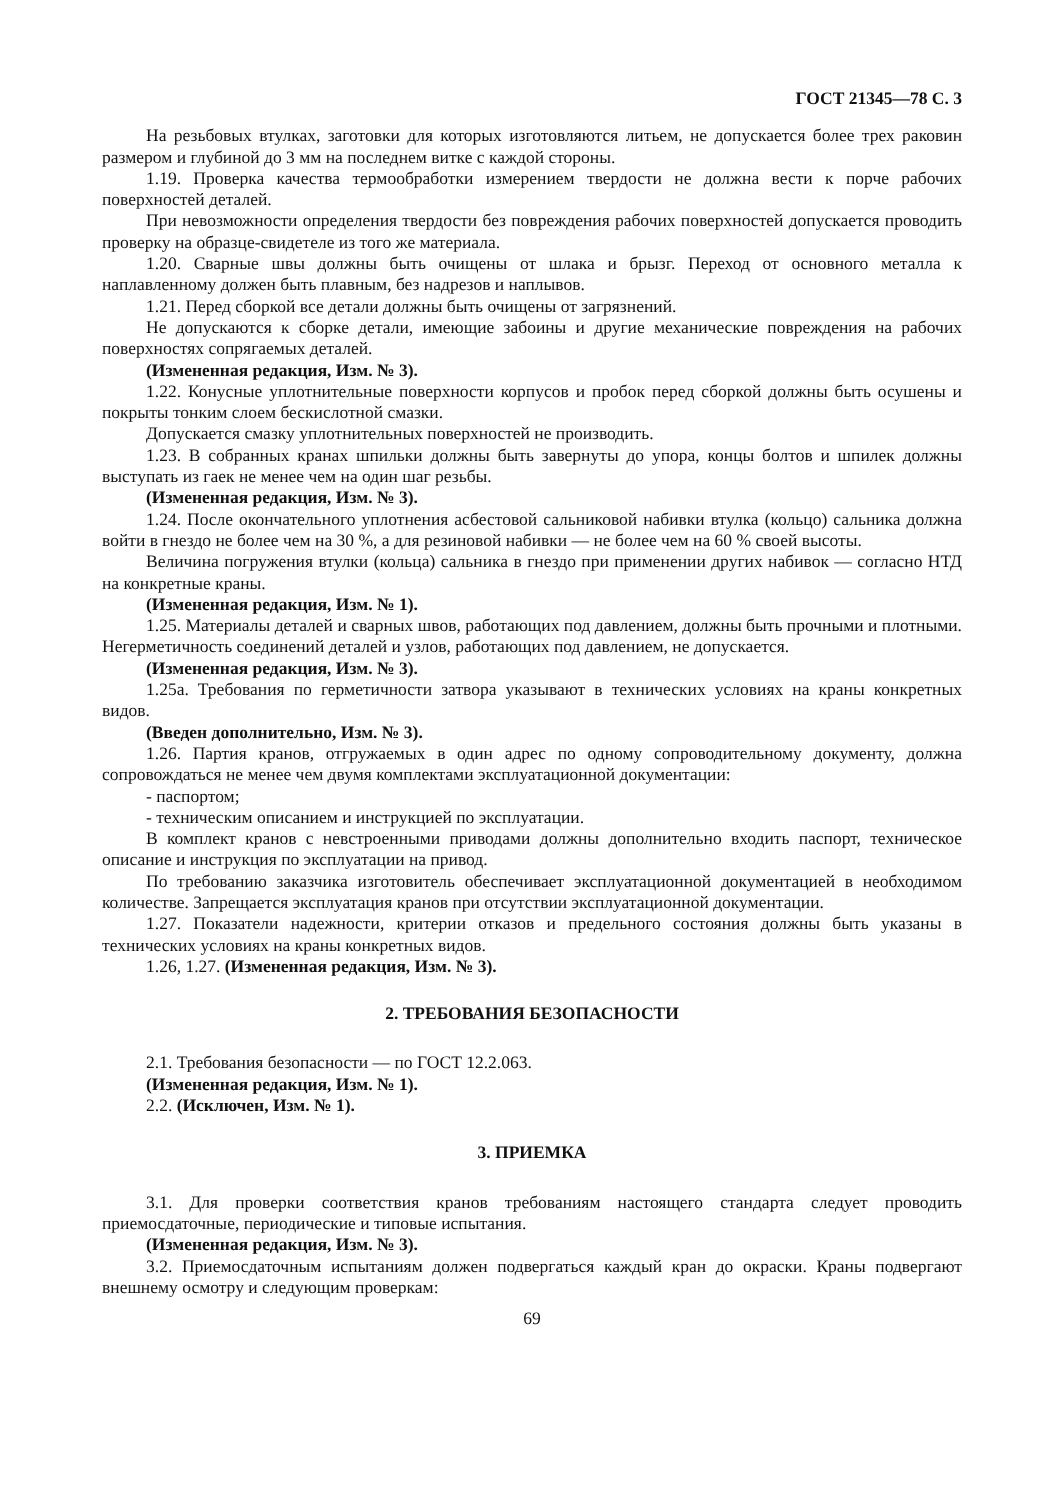ГОСТ 21345—78 С. 3
На резьбовых втулках, заготовки для которых изготовляются литьем, не допускается более трех раковин размером и глубиной до 3 мм на последнем витке с каждой стороны.
1.19. Проверка качества термообработки измерением твердости не должна вести к порче рабочих поверхностей деталей.
При невозможности определения твердости без повреждения рабочих поверхностей допускается проводить проверку на образце-свидетеле из того же материала.
1.20. Сварные швы должны быть очищены от шлака и брызг. Переход от основного металла к наплавленному должен быть плавным, без надрезов и наплывов.
1.21. Перед сборкой все детали должны быть очищены от загрязнений.
Не допускаются к сборке детали, имеющие забоины и другие механические повреждения на рабочих поверхностях сопрягаемых деталей.
(Измененная редакция, Изм. № 3).
1.22. Конусные уплотнительные поверхности корпусов и пробок перед сборкой должны быть осушены и покрыты тонким слоем бескислотной смазки.
Допускается смазку уплотнительных поверхностей не производить.
1.23. В собранных кранах шпильки должны быть завернуты до упора, концы болтов и шпилек должны выступать из гаек не менее чем на один шаг резьбы.
(Измененная редакция, Изм. № 3).
1.24. После окончательного уплотнения асбестовой сальниковой набивки втулка (кольцо) сальника должна войти в гнездо не более чем на 30 %, а для резиновой набивки — не более чем на 60 % своей высоты.
Величина погружения втулки (кольца) сальника в гнездо при применении других набивок — согласно НТД на конкретные краны.
(Измененная редакция, Изм. № 1).
1.25. Материалы деталей и сварных швов, работающих под давлением, должны быть прочными и плотными. Негерметичность соединений деталей и узлов, работающих под давлением, не допускается.
(Измененная редакция, Изм. № 3).
1.25а. Требования по герметичности затвора указывают в технических условиях на краны конкретных видов.
(Введен дополнительно, Изм. № 3).
1.26. Партия кранов, отгружаемых в один адрес по одному сопроводительному документу, должна сопровождаться не менее чем двумя комплектами эксплуатационной документации:
- паспортом;
- техническим описанием и инструкцией по эксплуатации.
В комплект кранов с невстроенными приводами должны дополнительно входить паспорт, техническое описание и инструкция по эксплуатации на привод.
По требованию заказчика изготовитель обеспечивает эксплуатационной документацией в необходимом количестве. Запрещается эксплуатация кранов при отсутствии эксплуатационной документации.
1.27. Показатели надежности, критерии отказов и предельного состояния должны быть указаны в технических условиях на краны конкретных видов.
1.26, 1.27. (Измененная редакция, Изм. № 3).
2. ТРЕБОВАНИЯ БЕЗОПАСНОСТИ
2.1. Требования безопасности — по ГОСТ 12.2.063.
(Измененная редакция, Изм. № 1).
2.2. (Исключен, Изм. № 1).
3. ПРИЕМКА
3.1. Для проверки соответствия кранов требованиям настоящего стандарта следует проводить приемосдаточные, периодические и типовые испытания.
(Измененная редакция, Изм. № 3).
3.2. Приемосдаточным испытаниям должен подвергаться каждый кран до окраски. Краны подвергают внешнему осмотру и следующим проверкам:
69